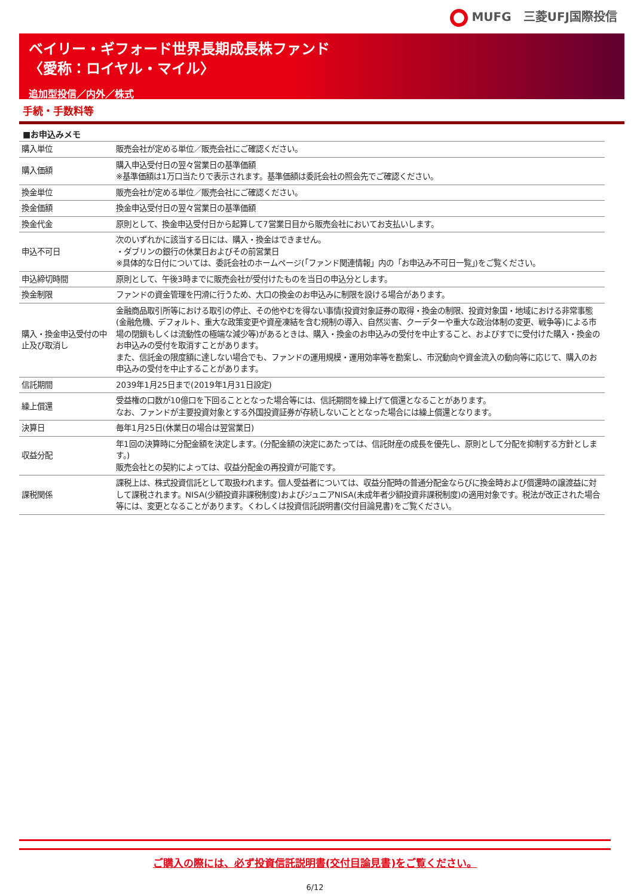MUFG　三菱UFJ国際投信
ベイリー・ギフォード世界長期成長株ファンド
〈愛称：ロイヤル・マイル〉
追加型投信／内外／株式
手続・手数料等
■お申込みメモ
| 購入単位 | 販売会社が定める単位／販売会社にご確認ください。 |
| 購入価額 | 購入申込受付日の翌々営業日の基準価額 ※基準価額は1万口当たりで表示されます。基準価額は委託会社の照会先でご確認ください。 |
| 換金単位 | 販売会社が定める単位／販売会社にご確認ください。 |
| 換金価額 | 換金申込受付日の翌々営業日の基準価額 |
| 換金代金 | 原則として、換金申込受付日から起算して7営業日目から販売会社においてお支払いします。 |
| 申込不可日 | 次のいずれかに該当する日には、購入・換金はできません。 ・ダブリンの銀行の休業日およびその前営業日 ※具体的な日付については、委託会社のホームページ(「ファンド関連情報」内の「お申込み不可日一覧」)をご覧ください。 |
| 申込締切時間 | 原則として、午後3時までに販売会社が受付けたものを当日の申込分とします。 |
| 換金制限 | ファンドの資金管理を円滑に行うため、大口の換金のお申込みに制限を設ける場合があります。 |
| 購入・換金申込受付の中止及び取消し | 金融商品取引所等における取引の停止、その他やむを得ない事情(投資対象証券の取得・換金の制限、投資対象国・地域における非常事態(金融危機、デフォルト、重大な政策変更や資産凍結を含む規制の導入、自然災害、クーデターや重大な政治体制の変更、戦争等)による市場の閉鎖もしくは流動性の極端な減少等)があるときは、購入・換金のお申込みの受付を中止すること、およびすでに受付けた購入・換金のお申込みの受付を取消すことがあります。 また、信託金の限度額に達しない場合でも、ファンドの運用規模・運用効率等を勘案し、市況動向や資金流入の動向等に応じて、購入のお申込みの受付を中止することがあります。 |
| 信託期間 | 2039年1月25日まで(2019年1月31日設定) |
| 繰上償還 | 受益権の口数が10億口を下回ることとなった場合等には、信託期間を繰上げて償還となることがあります。 なお、ファンドが主要投資対象とする外国投資証券が存続しないこととなった場合には繰上償還となります。 |
| 決算日 | 毎年1月25日(休業日の場合は翌営業日) |
| 収益分配 | 年1回の決算時に分配金額を決定します。(分配金額の決定にあたっては、信託財産の成長を優先し、原則として分配を抑制する方針とします。) 販売会社との契約によっては、収益分配金の再投資が可能です。 |
| 課税関係 | 課税上は、株式投資信託として取扱われます。個人受益者については、収益分配時の普通分配金ならびに換金時および償還時の譲渡益に対して課税されます。NISA(少額投資非課税制度)およびジュニアNISA(未成年者少額投資非課税制度)の適用対象です。税法が改正された場合等には、変更となることがあります。くわしくは投資信託説明書(交付目論見書)をご覧ください。 |
ご購入の際には、必ず投資信託説明書(交付目論見書)をご覧ください。
6/12